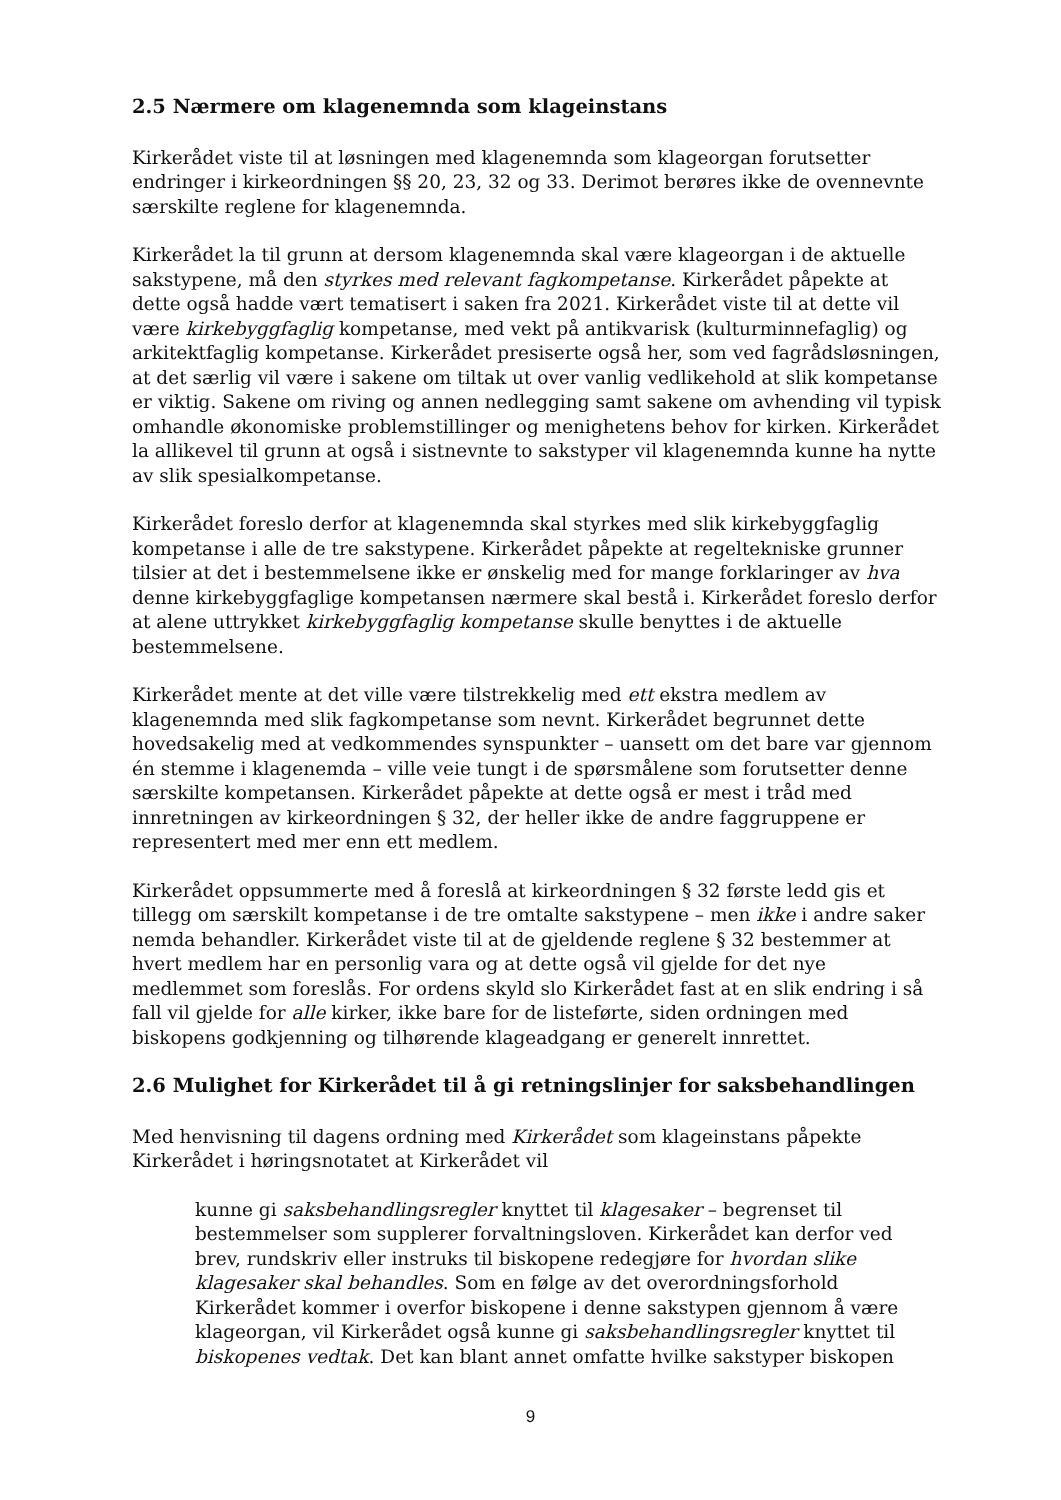2.5 Nærmere om klagenemnda som klageinstans
Kirkerådet viste til at løsningen med klagenemnda som klageorgan forutsetter endringer i kirkeordningen §§ 20, 23, 32 og 33. Derimot berøres ikke de ovennevnte særskilte reglene for klagenemnda.
Kirkerådet la til grunn at dersom klagenemnda skal være klageorgan i de aktuelle sakstypene, må den styrkes med relevant fagkompetanse. Kirkerådet påpekte at dette også hadde vært tematisert i saken fra 2021. Kirkerådet viste til at dette vil være kirkebyggfaglig kompetanse, med vekt på antikvarisk (kulturminnefaglig) og arkitektfaglig kompetanse. Kirkerådet presiserte også her, som ved fagrådsløsningen, at det særlig vil være i sakene om tiltak ut over vanlig vedlikehold at slik kompetanse er viktig. Sakene om riving og annen nedlegging samt sakene om avhending vil typisk omhandle økonomiske problemstillinger og menighetens behov for kirken. Kirkerådet la allikevel til grunn at også i sistnevnte to sakstyper vil klagenemnda kunne ha nytte av slik spesialkompetanse.
Kirkerådet foreslo derfor at klagenemnda skal styrkes med slik kirkebyggfaglig kompetanse i alle de tre sakstypene. Kirkerådet påpekte at regeltekniske grunner tilsier at det i bestemmelsene ikke er ønskelig med for mange forklaringer av hva denne kirkebyggfaglige kompetansen nærmere skal bestå i. Kirkerådet foreslo derfor at alene uttrykket kirkebyggfaglig kompetanse skulle benyttes i de aktuelle bestemmelsene.
Kirkerådet mente at det ville være tilstrekkelig med ett ekstra medlem av klagenemnda med slik fagkompetanse som nevnt. Kirkerådet begrunnet dette hovedsakelig med at vedkommendes synspunkter – uansett om det bare var gjennom én stemme i klagenemda – ville veie tungt i de spørsmålene som forutsetter denne særskilte kompetansen. Kirkerådet påpekte at dette også er mest i tråd med innretningen av kirkeordningen § 32, der heller ikke de andre faggruppene er representert med mer enn ett medlem.
Kirkerådet oppsummerte med å foreslå at kirkeordningen § 32 første ledd gis et tillegg om særskilt kompetanse i de tre omtalte sakstypene – men ikke i andre saker nemda behandler. Kirkerådet viste til at de gjeldende reglene § 32 bestemmer at hvert medlem har en personlig vara og at dette også vil gjelde for det nye medlemmet som foreslås. For ordens skyld slo Kirkerådet fast at en slik endring i så fall vil gjelde for alle kirker, ikke bare for de listeførte, siden ordningen med biskopens godkjenning og tilhørende klageadgang er generelt innrettet.
2.6 Mulighet for Kirkerådet til å gi retningslinjer for saksbehandlingen
Med henvisning til dagens ordning med Kirkerådet som klageinstans påpekte Kirkerådet i høringsnotatet at Kirkerådet vil
kunne gi saksbehandlingsregler knyttet til klagesaker – begrenset til bestemmelser som supplerer forvaltningsloven. Kirkerådet kan derfor ved brev, rundskriv eller instruks til biskopene redegjøre for hvordan slike klagesaker skal behandles. Som en følge av det overordningsforhold Kirkerådet kommer i overfor biskopene i denne sakstypen gjennom å være klageorgan, vil Kirkerådet også kunne gi saksbehandlingsregler knyttet til biskopenes vedtak. Det kan blant annet omfatte hvilke sakstyper biskopen
9